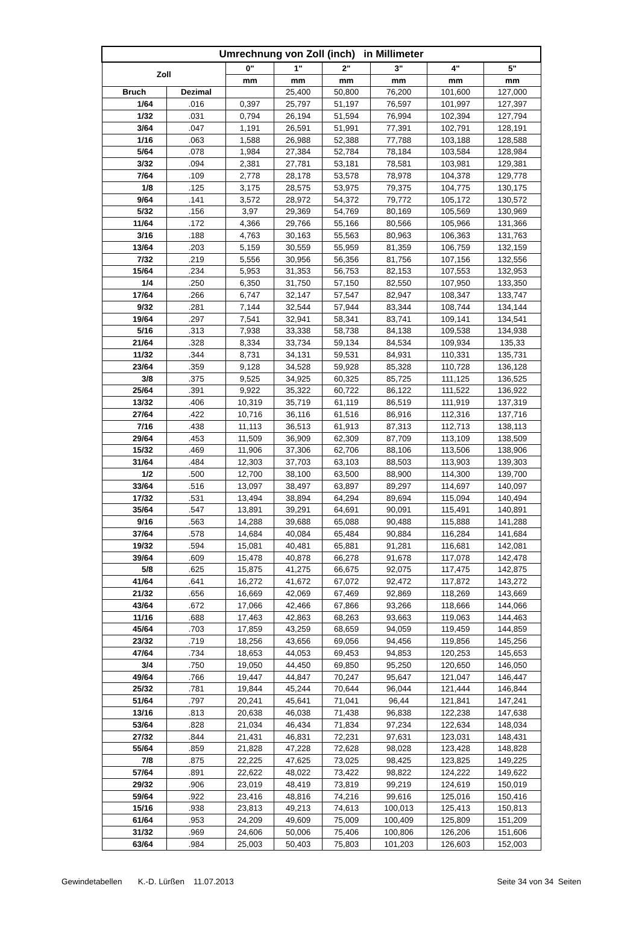| Umrechnung von Zoll (inch) in Millimeter | | | | | | | |
| --- | --- | --- | --- | --- | --- | --- | --- |
| Zoll | | 0" | 1" | 2" | 3" | 4" | 5" |
| | | mm | mm | mm | mm | mm | mm |
| Bruch | Dezimal | | 25,400 | 50,800 | 76,200 | 101,600 | 127,000 |
| 1/64 | .016 | 0,397 | 25,797 | 51,197 | 76,597 | 101,997 | 127,397 |
| 1/32 | .031 | 0,794 | 26,194 | 51,594 | 76,994 | 102,394 | 127,794 |
| 3/64 | .047 | 1,191 | 26,591 | 51,991 | 77,391 | 102,791 | 128,191 |
| 1/16 | .063 | 1,588 | 26,988 | 52,388 | 77,788 | 103,188 | 128,588 |
| 5/64 | .078 | 1,984 | 27,384 | 52,784 | 78,184 | 103,584 | 128,984 |
| 3/32 | .094 | 2,381 | 27,781 | 53,181 | 78,581 | 103,981 | 129,381 |
| 7/64 | .109 | 2,778 | 28,178 | 53,578 | 78,978 | 104,378 | 129,778 |
| 1/8 | .125 | 3,175 | 28,575 | 53,975 | 79,375 | 104,775 | 130,175 |
| 9/64 | .141 | 3,572 | 28,972 | 54,372 | 79,772 | 105,172 | 130,572 |
| 5/32 | .156 | 3,97 | 29,369 | 54,769 | 80,169 | 105,569 | 130,969 |
| 11/64 | .172 | 4,366 | 29,766 | 55,166 | 80,566 | 105,966 | 131,366 |
| 3/16 | .188 | 4,763 | 30,163 | 55,563 | 80,963 | 106,363 | 131,763 |
| 13/64 | .203 | 5,159 | 30,559 | 55,959 | 81,359 | 106,759 | 132,159 |
| 7/32 | .219 | 5,556 | 30,956 | 56,356 | 81,756 | 107,156 | 132,556 |
| 15/64 | .234 | 5,953 | 31,353 | 56,753 | 82,153 | 107,553 | 132,953 |
| 1/4 | .250 | 6,350 | 31,750 | 57,150 | 82,550 | 107,950 | 133,350 |
| 17/64 | .266 | 6,747 | 32,147 | 57,547 | 82,947 | 108,347 | 133,747 |
| 9/32 | .281 | 7,144 | 32,544 | 57,944 | 83,344 | 108,744 | 134,144 |
| 19/64 | .297 | 7,541 | 32,941 | 58,341 | 83,741 | 109,141 | 134,541 |
| 5/16 | .313 | 7,938 | 33,338 | 58,738 | 84,138 | 109,538 | 134,938 |
| 21/64 | .328 | 8,334 | 33,734 | 59,134 | 84,534 | 109,934 | 135,33 |
| 11/32 | .344 | 8,731 | 34,131 | 59,531 | 84,931 | 110,331 | 135,731 |
| 23/64 | .359 | 9,128 | 34,528 | 59,928 | 85,328 | 110,728 | 136,128 |
| 3/8 | .375 | 9,525 | 34,925 | 60,325 | 85,725 | 111,125 | 136,525 |
| 25/64 | .391 | 9,922 | 35,322 | 60,722 | 86,122 | 111,522 | 136,922 |
| 13/32 | .406 | 10,319 | 35,719 | 61,119 | 86,519 | 111,919 | 137,319 |
| 27/64 | .422 | 10,716 | 36,116 | 61,516 | 86,916 | 112,316 | 137,716 |
| 7/16 | .438 | 11,113 | 36,513 | 61,913 | 87,313 | 112,713 | 138,113 |
| 29/64 | .453 | 11,509 | 36,909 | 62,309 | 87,709 | 113,109 | 138,509 |
| 15/32 | .469 | 11,906 | 37,306 | 62,706 | 88,106 | 113,506 | 138,906 |
| 31/64 | .484 | 12,303 | 37,703 | 63,103 | 88,503 | 113,903 | 139,303 |
| 1/2 | .500 | 12,700 | 38,100 | 63,500 | 88,900 | 114,300 | 139,700 |
| 33/64 | .516 | 13,097 | 38,497 | 63,897 | 89,297 | 114,697 | 140,097 |
| 17/32 | .531 | 13,494 | 38,894 | 64,294 | 89,694 | 115,094 | 140,494 |
| 35/64 | .547 | 13,891 | 39,291 | 64,691 | 90,091 | 115,491 | 140,891 |
| 9/16 | .563 | 14,288 | 39,688 | 65,088 | 90,488 | 115,888 | 141,288 |
| 37/64 | .578 | 14,684 | 40,084 | 65,484 | 90,884 | 116,284 | 141,684 |
| 19/32 | .594 | 15,081 | 40,481 | 65,881 | 91,281 | 116,681 | 142,081 |
| 39/64 | .609 | 15,478 | 40,878 | 66,278 | 91,678 | 117,078 | 142,478 |
| 5/8 | .625 | 15,875 | 41,275 | 66,675 | 92,075 | 117,475 | 142,875 |
| 41/64 | .641 | 16,272 | 41,672 | 67,072 | 92,472 | 117,872 | 143,272 |
| 21/32 | .656 | 16,669 | 42,069 | 67,469 | 92,869 | 118,269 | 143,669 |
| 43/64 | .672 | 17,066 | 42,466 | 67,866 | 93,266 | 118,666 | 144,066 |
| 11/16 | .688 | 17,463 | 42,863 | 68,263 | 93,663 | 119,063 | 144,463 |
| 45/64 | .703 | 17,859 | 43,259 | 68,659 | 94,059 | 119,459 | 144,859 |
| 23/32 | .719 | 18,256 | 43,656 | 69,056 | 94,456 | 119,856 | 145,256 |
| 47/64 | .734 | 18,653 | 44,053 | 69,453 | 94,853 | 120,253 | 145,653 |
| 3/4 | .750 | 19,050 | 44,450 | 69,850 | 95,250 | 120,650 | 146,050 |
| 49/64 | .766 | 19,447 | 44,847 | 70,247 | 95,647 | 121,047 | 146,447 |
| 25/32 | .781 | 19,844 | 45,244 | 70,644 | 96,044 | 121,444 | 146,844 |
| 51/64 | .797 | 20,241 | 45,641 | 71,041 | 96,44 | 121,841 | 147,241 |
| 13/16 | .813 | 20,638 | 46,038 | 71,438 | 96,838 | 122,238 | 147,638 |
| 53/64 | .828 | 21,034 | 46,434 | 71,834 | 97,234 | 122,634 | 148,034 |
| 27/32 | .844 | 21,431 | 46,831 | 72,231 | 97,631 | 123,031 | 148,431 |
| 55/64 | .859 | 21,828 | 47,228 | 72,628 | 98,028 | 123,428 | 148,828 |
| 7/8 | .875 | 22,225 | 47,625 | 73,025 | 98,425 | 123,825 | 149,225 |
| 57/64 | .891 | 22,622 | 48,022 | 73,422 | 98,822 | 124,222 | 149,622 |
| 29/32 | .906 | 23,019 | 48,419 | 73,819 | 99,219 | 124,619 | 150,019 |
| 59/64 | .922 | 23,416 | 48,816 | 74,216 | 99,616 | 125,016 | 150,416 |
| 15/16 | .938 | 23,813 | 49,213 | 74,613 | 100,013 | 125,413 | 150,813 |
| 61/64 | .953 | 24,209 | 49,609 | 75,009 | 100,409 | 125,809 | 151,209 |
| 31/32 | .969 | 24,606 | 50,006 | 75,406 | 100,806 | 126,206 | 151,606 |
| 63/64 | .984 | 25,003 | 50,403 | 75,803 | 101,203 | 126,603 | 152,003 |
Gewindetabellen K.-D. Lürßen 11.07.2013 Seite 34 von 34 Seiten